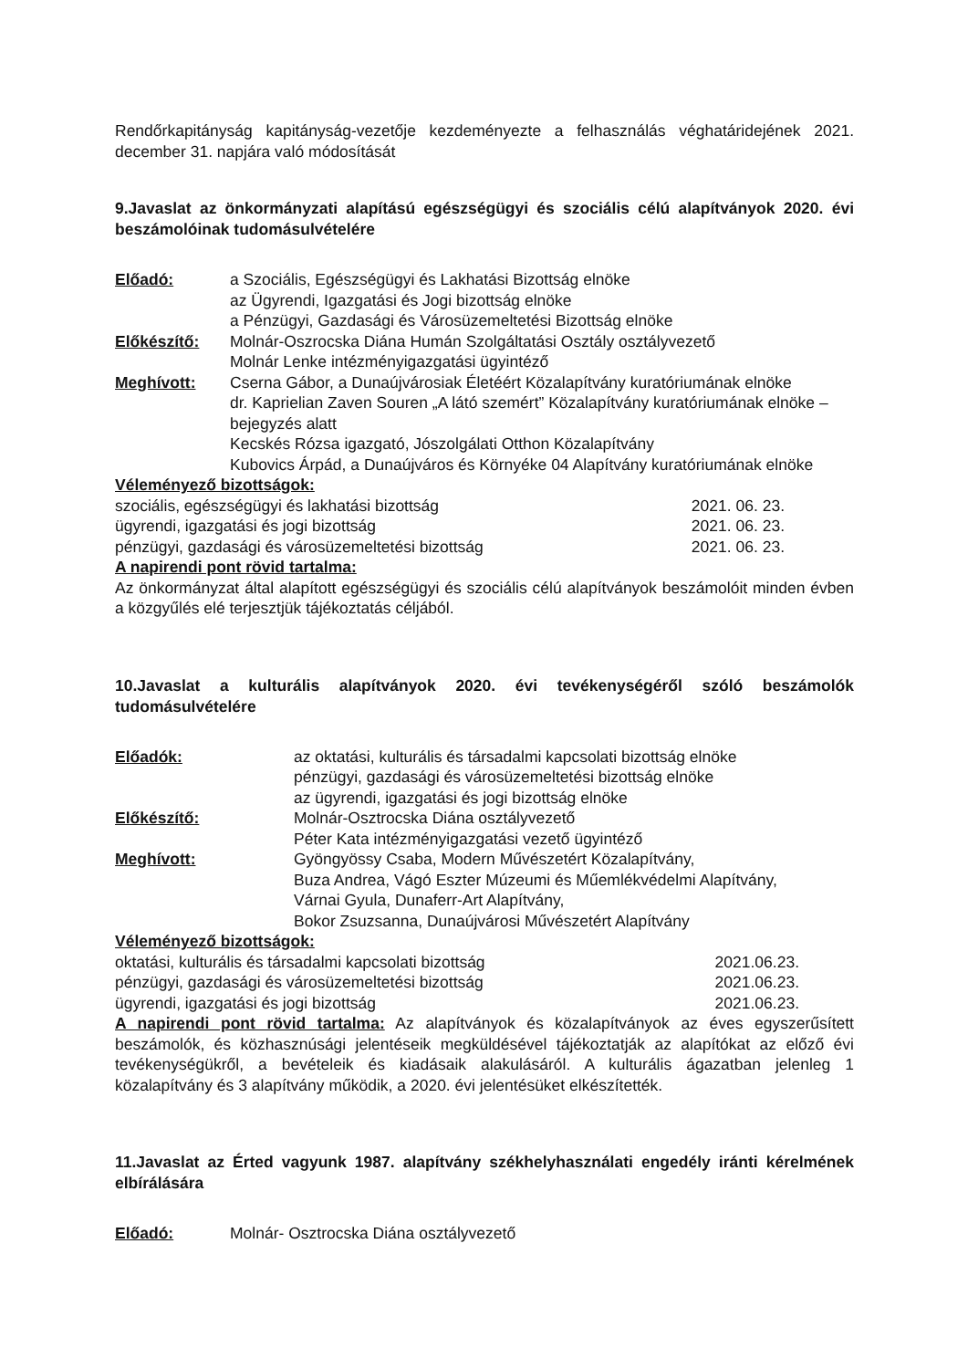Rendőrkapitányság kapitányság-vezetője kezdeményezte a felhasználás véghatáridejének 2021. december 31. napjára való módosítását
9.Javaslat az önkormányzati alapítású egészségügyi és szociális célú alapítványok 2020. évi beszámolóinak tudomásulvételére
Előadó: a Szociális, Egészségügyi és Lakhatási Bizottság elnöke
az Ügyrendi, Igazgatási és Jogi bizottság elnöke
a Pénzügyi, Gazdasági és Városüzemeltetési Bizottság elnöke
Előkészítő: Molnár-Oszrocska Diána Humán Szolgáltatási Osztály osztályvezető
Molnár Lenke intézményigazgatási ügyintéző
Meghívott: Cserna Gábor, a Dunaújvárosiak Életéért Közalapítvány kuratóriumának elnöke
dr. Kaprielian Zaven Souren „A látó szemért” Közalapítvány kuratóriumának elnöke – bejegyzés alatt
Kecskés Rózsa igazgató, Jószolgálati Otthon Közalapítvány
Kubovics Árpád, a Dunaújváros és Környéke 04 Alapítvány kuratóriumának elnöke
Véleményező bizottságok:
szociális, egészségügyi és lakhatási bizottság 2021. 06. 23.
ügyrendi, igazgatási és jogi bizottság 2021. 06. 23.
pénzügyi, gazdasági és városüzemeltetési bizottság 2021. 06. 23.
A napirendi pont rövid tartalma:
Az önkormányzat által alapított egészségügyi és szociális célú alapítványok beszámolóit minden évben a közgyűlés elé terjesztjük tájékoztatás céljából.
10.Javaslat a kulturális alapítványok 2020. évi tevékenységéről szóló beszámolók tudomásulvételére
Előadók: az oktatási, kulturális és társadalmi kapcsolati bizottság elnöke
pénzügyi, gazdasági és városüzemeltetési bizottság elnöke
az ügyrendi, igazgatási és jogi bizottság elnöke
Előkészítő: Molnár-Osztrocska Diána osztályvezető
Péter Kata intézményigazgatási vezető ügyintéző
Meghívott: Gyöngyössy Csaba, Modern Művészetért Közalapítvány,
Buza Andrea, Vágó Eszter Múzeumi és Műemlékvédelmi Alapítvány,
Várnai Gyula, Dunaferr-Art Alapítvány,
Bokor Zsuzsanna, Dunaújvárosi Művészetért Alapítvány
Véleményező bizottságok:
oktatási, kulturális és társadalmi kapcsolati bizottság 2021.06.23.
pénzügyi, gazdasági és városüzemeltetési bizottság 2021.06.23.
ügyrendi, igazgatási és jogi bizottság 2021.06.23.
A napirendi pont rövid tartalma: Az alapítványok és közalapítványok az éves egyszerűsített beszámolók, és közhasznúsági jelentéseik megküldésével tájékoztatják az alapítókat az előző évi tevékenységükről, a bevételeik és kiadásaik alakulásáról. A kulturális ágazatban jelenleg 1 közalapítvány és 3 alapítvány működik, a 2020. évi jelentésüket elkészítették.
11.Javaslat az Érted vagyunk 1987. alapítvány székhelyhasználati engedély iránti kérelmének elbírálására
Előadó: Molnár- Osztrocska Diána osztályvezető